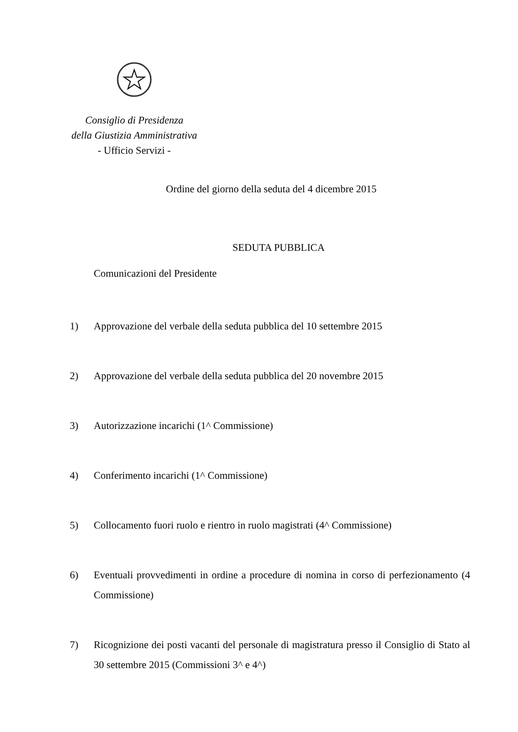Consiglio di Presidenza
della Giustizia Amministrativa
- Ufficio Servizi -
Ordine del giorno della seduta del 4 dicembre 2015
SEDUTA PUBBLICA
Comunicazioni del Presidente
1) Approvazione del verbale della seduta pubblica del 10 settembre 2015
2) Approvazione del verbale della seduta pubblica del 20 novembre 2015
3) Autorizzazione incarichi (1^ Commissione)
4) Conferimento incarichi (1^ Commissione)
5) Collocamento fuori ruolo e rientro in ruolo magistrati (4^ Commissione)
6) Eventuali provvedimenti in ordine a procedure di nomina in corso di perfezionamento (4 Commissione)
7) Ricognizione dei posti vacanti del personale di magistratura presso il Consiglio di Stato al 30 settembre 2015 (Commissioni 3^ e 4^)